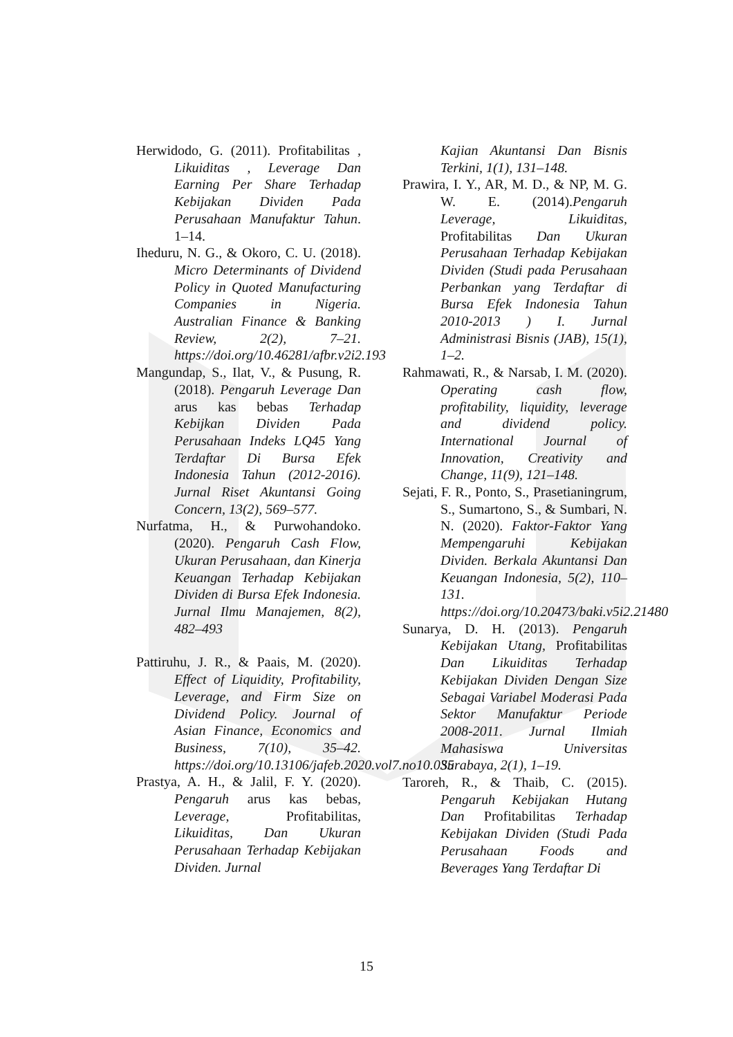Herwidodo, G. (2011). Profitabilitas , Likuiditas , Leverage Dan Earning Per Share Terhadap Kebijakan Dividen Pada Perusahaan Manufaktur Tahun. 1–14.
Iheduru, N. G., & Okoro, C. U. (2018). Micro Determinants of Dividend Policy in Quoted Manufacturing Companies in Nigeria. Australian Finance & Banking Review, 2(2), 7–21. https://doi.org/10.46281/afbr.v2i2.193
Mangundap, S., Ilat, V., & Pusung, R. (2018). Pengaruh Leverage Dan arus kas bebas Terhadap Kebijkan Dividen Pada Perusahaan Indeks LQ45 Yang Terdaftar Di Bursa Efek Indonesia Tahun (2012-2016). Jurnal Riset Akuntansi Going Concern, 13(2), 569–577.
Nurfatma, H., & Purwohandoko. (2020). Pengaruh Cash Flow, Ukuran Perusahaan, dan Kinerja Keuangan Terhadap Kebijakan Dividen di Bursa Efek Indonesia. Jurnal Ilmu Manajemen, 8(2), 482–493
Pattiruhu, J. R., & Paais, M. (2020). Effect of Liquidity, Profitability, Leverage, and Firm Size on Dividend Policy. Journal of Asian Finance, Economics and Business, 7(10), 35–42. https://doi.org/10.13106/jafeb.2020.vol7.no10.035
Prastya, A. H., & Jalil, F. Y. (2020). Pengaruh arus kas bebas, Leverage, Profitabilitas, Likuiditas, Dan Ukuran Perusahaan Terhadap Kebijakan Dividen. Jurnal
Kajian Akuntansi Dan Bisnis Terkini, 1(1), 131–148.
Prawira, I. Y., AR, M. D., & NP, M. G. W. E. (2014).Pengaruh Leverage, Likuiditas, Profitabilitas Dan Ukuran Perusahaan Terhadap Kebijakan Dividen (Studi pada Perusahaan Perbankan yang Terdaftar di Bursa Efek Indonesia Tahun 2010-2013 ) I. Jurnal Administrasi Bisnis (JAB), 15(1), 1–2.
Rahmawati, R., & Narsab, I. M. (2020). Operating cash flow, profitability, liquidity, leverage and dividend policy. International Journal of Innovation, Creativity and Change, 11(9), 121–148.
Sejati, F. R., Ponto, S., Prasetianingrum, S., Sumartono, S., & Sumbari, N. N. (2020). Faktor-Faktor Yang Mempengaruhi Kebijakan Dividen. Berkala Akuntansi Dan Keuangan Indonesia, 5(2), 110–131. https://doi.org/10.20473/baki.v5i2.21480
Sunarya, D. H. (2013). Pengaruh Kebijakan Utang, Profitabilitas Dan Likuiditas Terhadap Kebijakan Dividen Dengan Size Sebagai Variabel Moderasi Pada Sektor Manufaktur Periode 2008-2011. Jurnal Ilmiah Mahasiswa Universitas Surabaya, 2(1), 1–19.
Taroreh, R., & Thaib, C. (2015). Pengaruh Kebijakan Hutang Dan Profitabilitas Terhadap Kebijakan Dividen (Studi Pada Perusahaan Foods and Beverages Yang Terdaftar Di
15